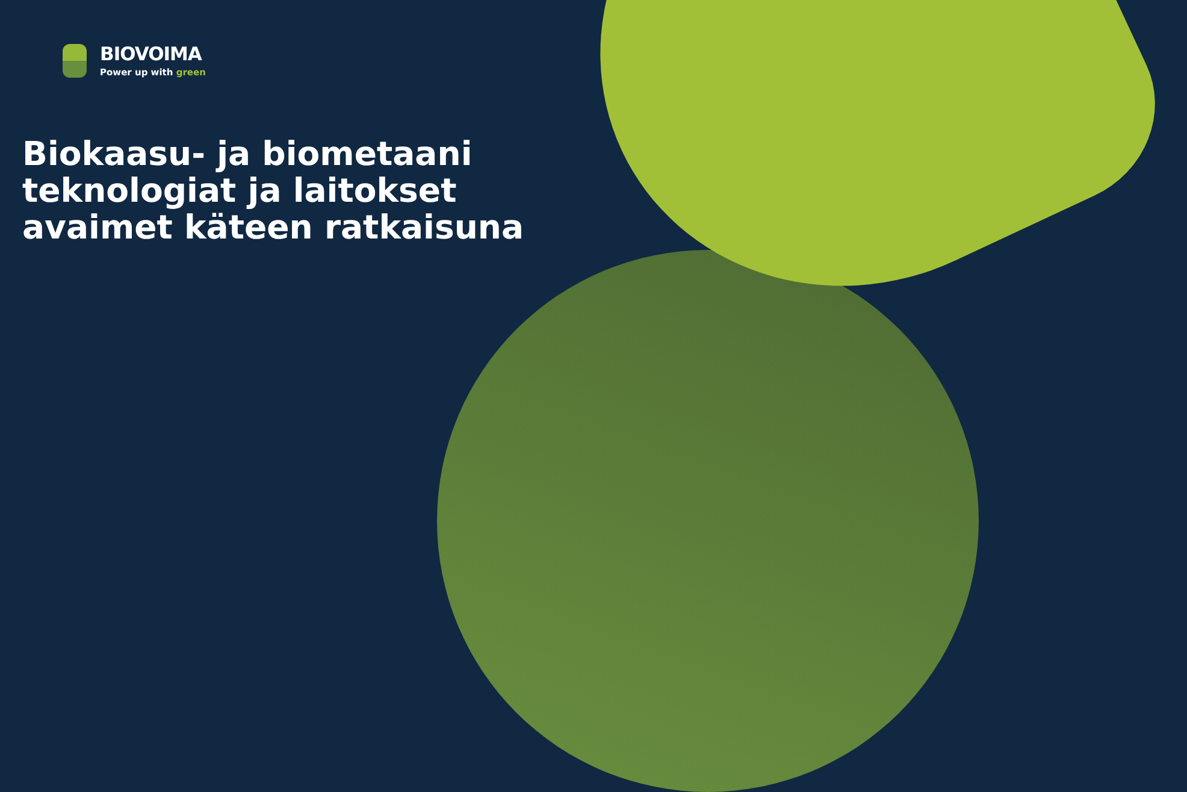BIOVOIMA
Power up with green
Biokaasu- ja biometaani teknologiat ja laitokset avaimet käteen ratkaisuna